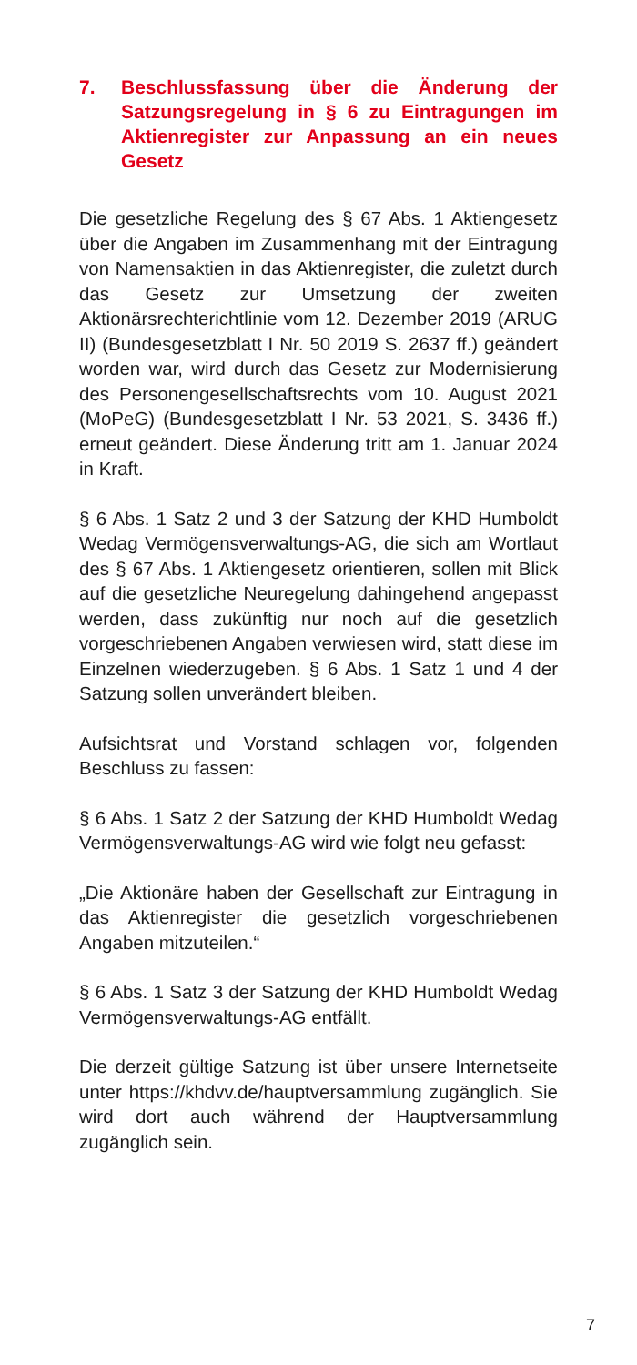7. Beschlussfassung über die Änderung der Satzungsregelung in § 6 zu Eintragungen im Aktienregister zur Anpassung an ein neues Gesetz
Die gesetzliche Regelung des § 67 Abs. 1 Aktiengesetz über die Angaben im Zusammenhang mit der Eintragung von Namensaktien in das Aktienregister, die zuletzt durch das Gesetz zur Umsetzung der zweiten Aktionärsrechterichtlinie vom 12. Dezember 2019 (ARUG II) (Bundesgesetzblatt I Nr. 50 2019 S. 2637 ff.) geändert worden war, wird durch das Gesetz zur Modernisierung des Personengesellschaftsrechts vom 10. August 2021 (MoPeG) (Bundesgesetzblatt I Nr. 53 2021, S. 3436 ff.) erneut geändert. Diese Änderung tritt am 1. Januar 2024 in Kraft.
§ 6 Abs. 1 Satz 2 und 3 der Satzung der KHD Humboldt Wedag Vermögensverwaltungs-AG, die sich am Wortlaut des § 67 Abs. 1 Aktiengesetz orientieren, sollen mit Blick auf die gesetzliche Neuregelung dahingehend angepasst werden, dass zukünftig nur noch auf die gesetzlich vorgeschriebenen Angaben verwiesen wird, statt diese im Einzelnen wiederzugeben. § 6 Abs. 1 Satz 1 und 4 der Satzung sollen unverändert bleiben.
Aufsichtsrat und Vorstand schlagen vor, folgenden Beschluss zu fassen:
§ 6 Abs. 1 Satz 2 der Satzung der KHD Humboldt Wedag Vermögensverwaltungs-AG wird wie folgt neu gefasst:
„Die Aktionäre haben der Gesellschaft zur Eintragung in das Aktienregister die gesetzlich vorgeschriebenen Angaben mitzuteilen.“
§ 6 Abs. 1 Satz 3 der Satzung der KHD Humboldt Wedag Vermögensverwaltungs-AG entfällt.
Die derzeit gültige Satzung ist über unsere Internetseite unter https://khdvv.de/hauptversammlung zugänglich. Sie wird dort auch während der Hauptversammlung zugänglich sein.
7